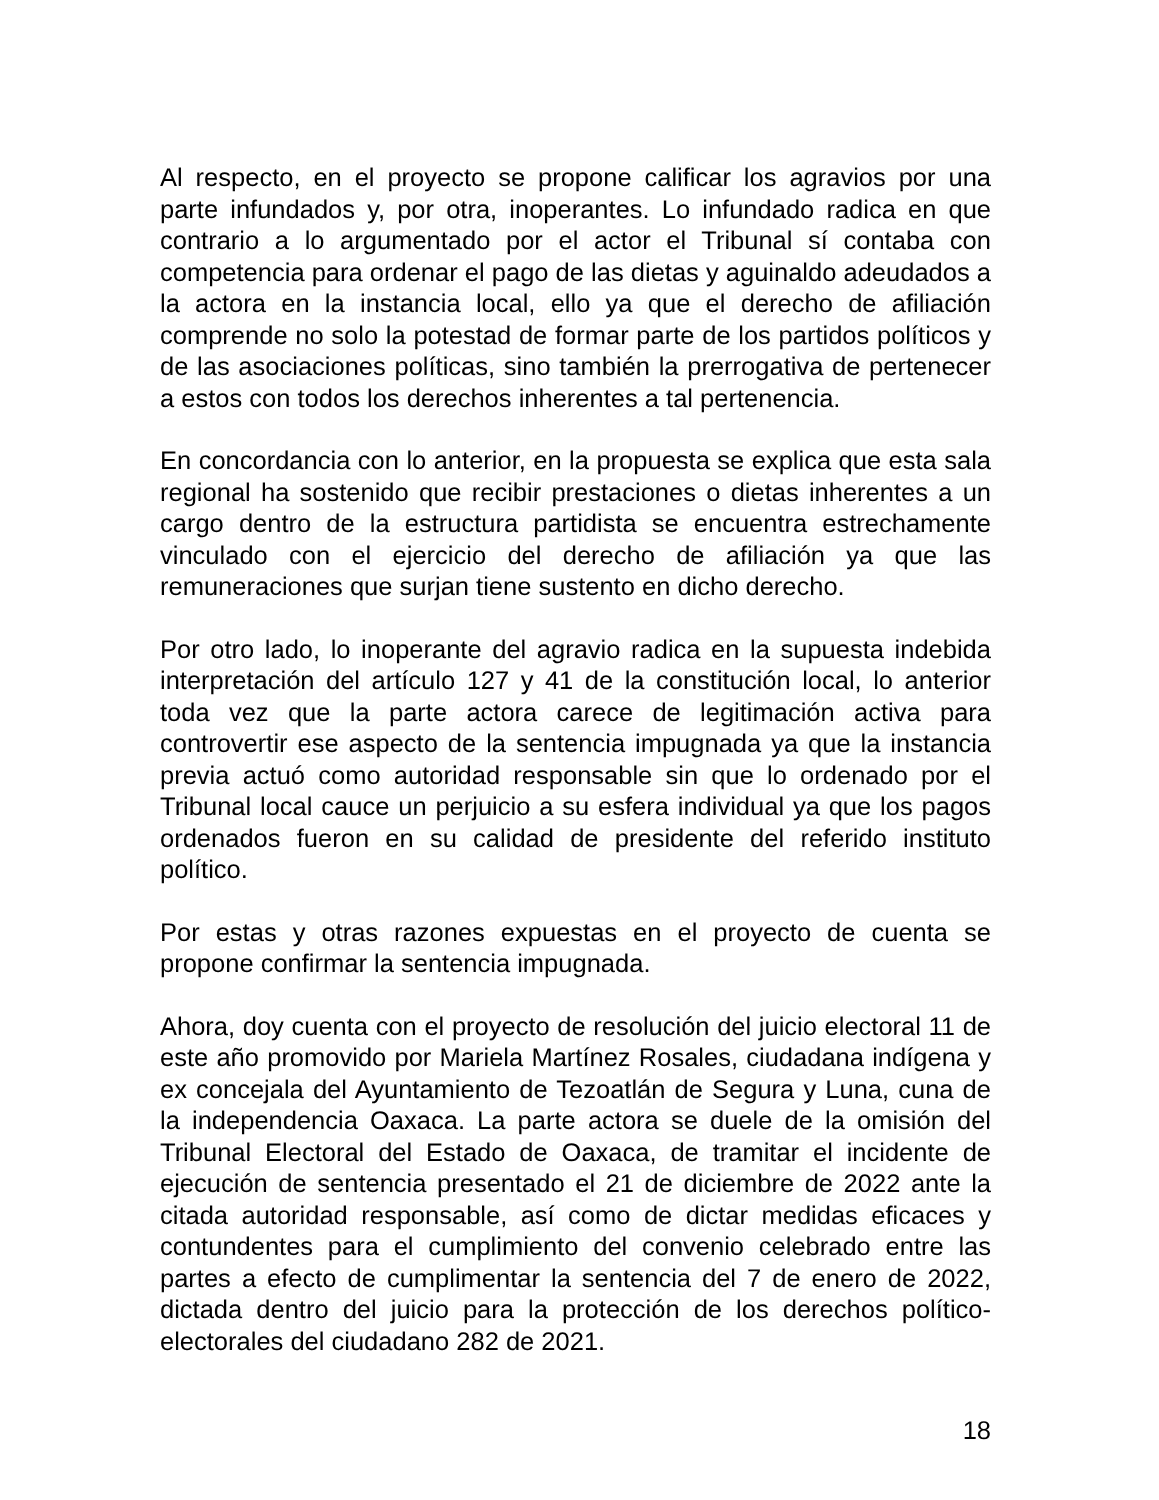Al respecto, en el proyecto se propone calificar los agravios por una parte infundados y, por otra, inoperantes. Lo infundado radica en que contrario a lo argumentado por el actor el Tribunal sí contaba con competencia para ordenar el pago de las dietas y aguinaldo adeudados a la actora en la instancia local, ello ya que el derecho de afiliación comprende no solo la potestad de formar parte de los partidos políticos y de las asociaciones políticas, sino también la prerrogativa de pertenecer a estos con todos los derechos inherentes a tal pertenencia.
En concordancia con lo anterior, en la propuesta se explica que esta sala regional ha sostenido que recibir prestaciones o dietas inherentes a un cargo dentro de la estructura partidista se encuentra estrechamente vinculado con el ejercicio del derecho de afiliación ya que las remuneraciones que surjan tiene sustento en dicho derecho.
Por otro lado, lo inoperante del agravio radica en la supuesta indebida interpretación del artículo 127 y 41 de la constitución local, lo anterior toda vez que la parte actora carece de legitimación activa para controvertir ese aspecto de la sentencia impugnada ya que la instancia previa actuó como autoridad responsable sin que lo ordenado por el Tribunal local cauce un perjuicio a su esfera individual ya que los pagos ordenados fueron en su calidad de presidente del referido instituto político.
Por estas y otras razones expuestas en el proyecto de cuenta se propone confirmar la sentencia impugnada.
Ahora, doy cuenta con el proyecto de resolución del juicio electoral 11 de este año promovido por Mariela Martínez Rosales, ciudadana indígena y ex concejala del Ayuntamiento de Tezoatlán de Segura y Luna, cuna de la independencia Oaxaca. La parte actora se duele de la omisión del Tribunal Electoral del Estado de Oaxaca, de tramitar el incidente de ejecución de sentencia presentado el 21 de diciembre de 2022 ante la citada autoridad responsable, así como de dictar medidas eficaces y contundentes para el cumplimiento del convenio celebrado entre las partes a efecto de cumplimentar la sentencia del 7 de enero de 2022, dictada dentro del juicio para la protección de los derechos político-electorales del ciudadano 282 de 2021.
18